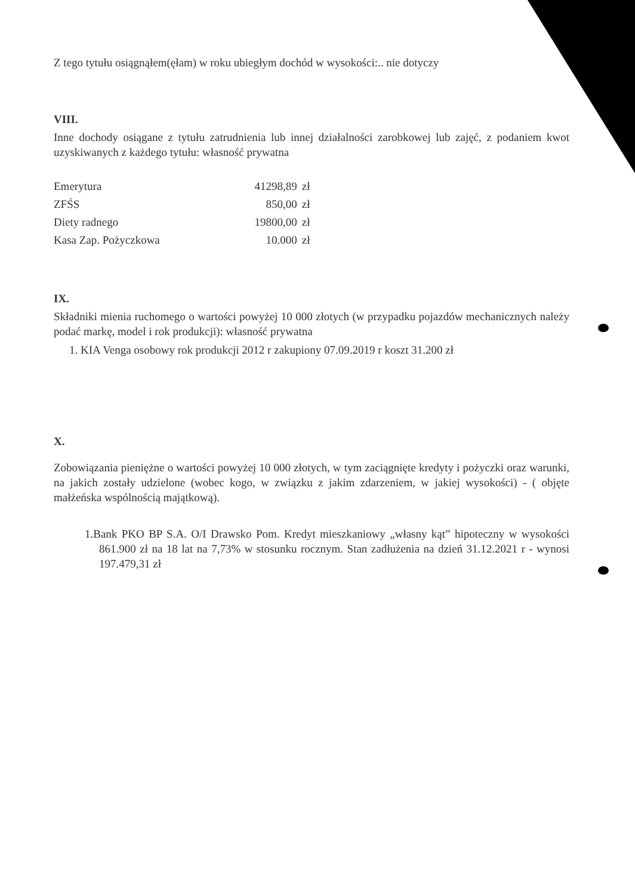Z tego tytułu osiągnąłem(ęłam) w roku ubiegłym dochód w wysokości:.. nie dotyczy
VIII.
Inne dochody osiągane z tytułu zatrudnienia lub innej działalności zarobkowej lub zajęć, z podaniem kwot uzyskiwanych z każdego tytułu: własność prywatna
| Emerytura | 41298,89 | zł |
| ZFŚS | 850,00 | zł |
| Diety radnego | 19800,00 | zł |
| Kasa Zap. Pożyczkowa | 10.000 | zł |
IX.
Składniki mienia ruchomego o wartości powyżej 10 000 złotych (w przypadku pojazdów mechanicznych należy podać markę, model i rok produkcji): własność prywatna
1. KIA Venga osobowy rok produkcji 2012 r zakupiony 07.09.2019 r koszt 31.200 zł
X.
Zobowiązania pieniężne o wartości powyżej 10 000 złotych, w tym zaciągnięte kredyty i pożyczki oraz warunki, na jakich zostały udzielone (wobec kogo, w związku z jakim zdarzeniem, w jakiej wysokości) - ( objęte małżeńska wspólnością majątkową).
1.Bank PKO BP S.A. O/I Drawsko Pom. Kredyt mieszkaniowy „własny kąt” hipoteczny w wysokości 861.900 zł na 18 lat na 7,73% w stosunku rocznym. Stan zadłużenia na dzień 31.12.2021 r - wynosi 197.479,31 zł